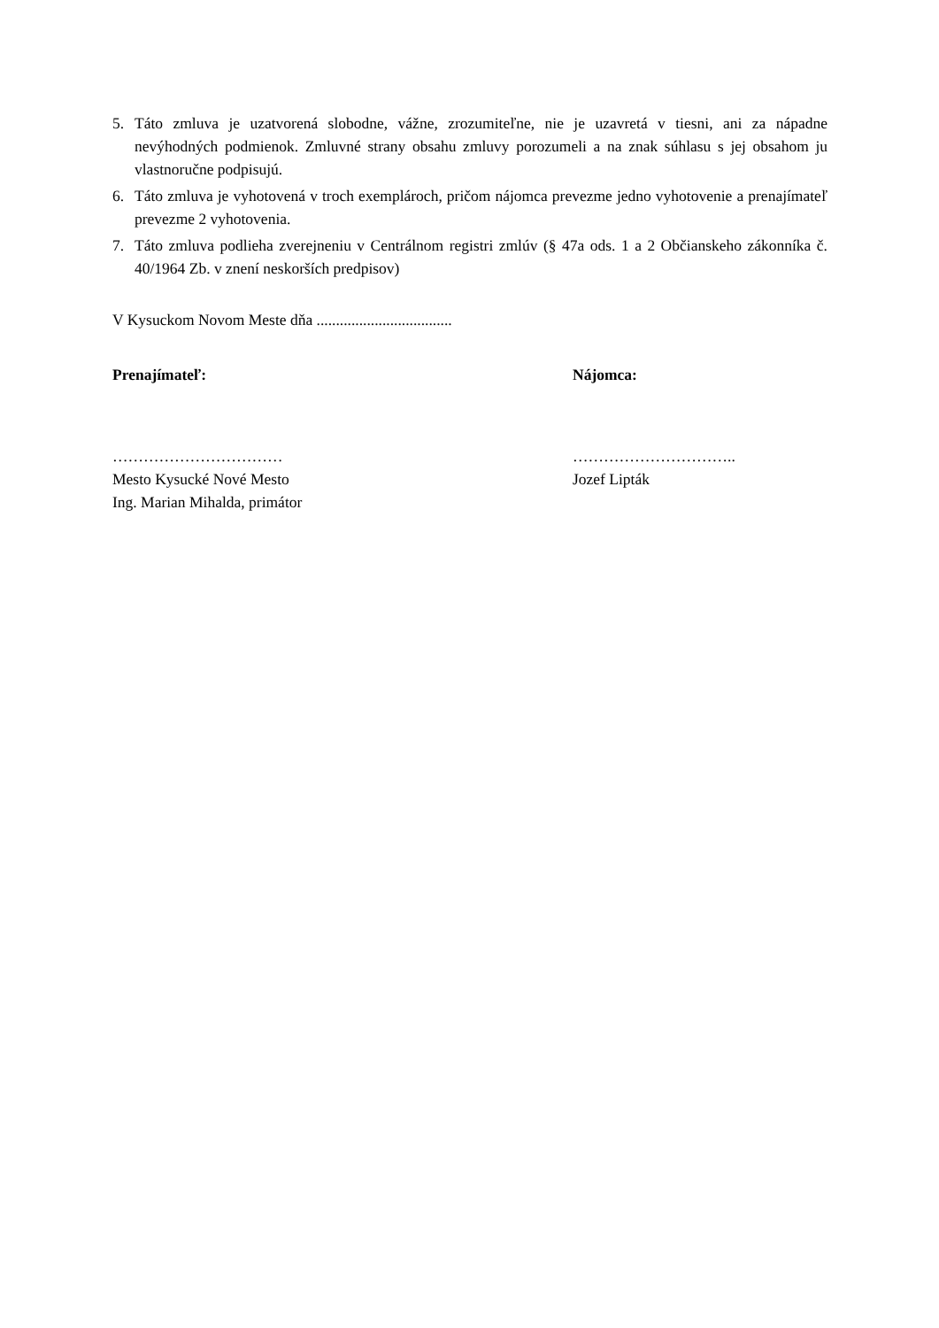5. Táto zmluva je uzatvorená slobodne, vážne, zrozumiteľne, nie je uzavretá v tiesni, ani za nápadne nevýhodných podmienok. Zmluvné strany obsahu zmluvy porozumeli a na znak súhlasu s jej obsahom ju vlastnoručne podpisujú.
6. Táto zmluva je vyhotovená v troch exemplároch, pričom nájomca prevezme jedno vyhotovenie a prenajímateľ prevezme 2 vyhotovenia.
7. Táto zmluva podlieha zverejneniu v Centrálnom registri zmlúv (§ 47a ods. 1 a 2 Občianskeho zákonníka č. 40/1964 Zb. v znení neskorších predpisov)
V Kysuckom Novom Meste dňa ...................................
Prenajímateľ: Nájomca:
……………………………
Mesto Kysucké Nové Mesto
Ing. Marian Mihalda, primátor
…………………………..
Jozef Lipták